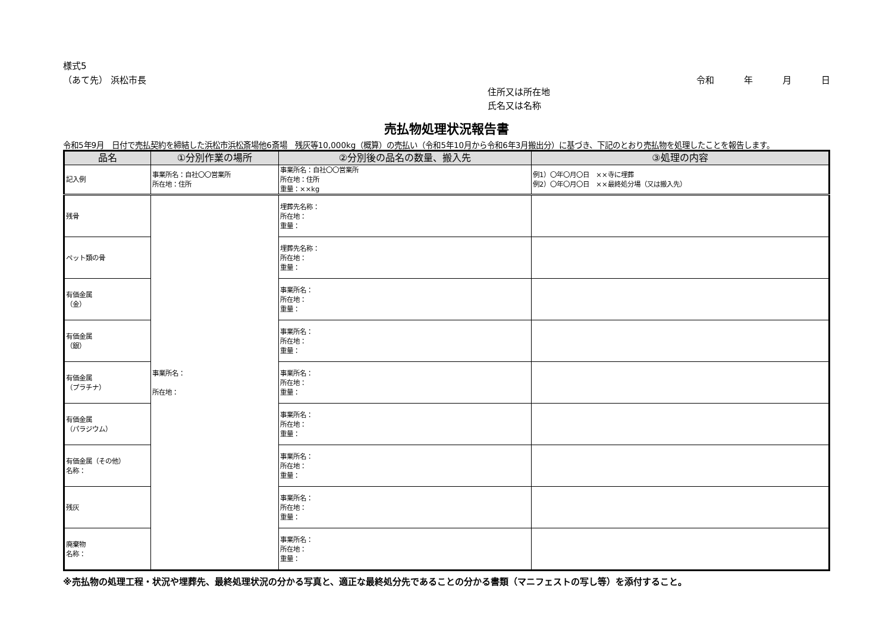様式5
（あて先） 浜松市長 令和 年 月 日
住所又は所在地
氏名又は名称
売払物処理状況報告書
令和5年9月　日付で売払契約を締結した浜松市浜松斎場他6斎場　残灰等10,000kg（概算）の売払い（令和5年10月から令和6年3月搬出分）に基づき、下記のとおり売払物を処理したことを報告します。
| 品名 | ①分別作業の場所 | ②分別後の品名の数量、搬入先 | ③処理の内容 |
| --- | --- | --- | --- |
| 記入例 | 事業所名：自社〇〇営業所 所在地：住所 | 事業所名：自社〇〇営業所 所在地：住所 重量：××kg | 例1）〇年〇月〇日 ××寺に埋葬 例2）〇年〇月〇日 ××最終処分場（又は搬入先） |
| 残骨 | 事業所名： 所在地： | 埋葬先名称： 所在地： 重量： | |
| ペット類の骨 | | 埋葬先名称： 所在地： 重量： | |
| 有価金属 （金） | | 事業所名： 所在地： 重量： | |
| 有価金属 （銀） | | 事業所名： 所在地： 重量： | |
| 有価金属 （プラチナ） | | 事業所名： 所在地： 重量： | |
| 有価金属 （パラジウム） | | 事業所名： 所在地： 重量： | |
| 有価金属（その他） 名称： | | 事業所名： 所在地： 重量： | |
| 残灰 | | 事業所名： 所在地： 重量： | |
| 廃棄物 名称： | | 事業所名： 所在地： 重量： | |
※売払物の処理工程・状況や埋葬先、最終処理状況の分かる写真と、適正な最終処分先であることの分かる書類（マニフェストの写し等）を添付すること。